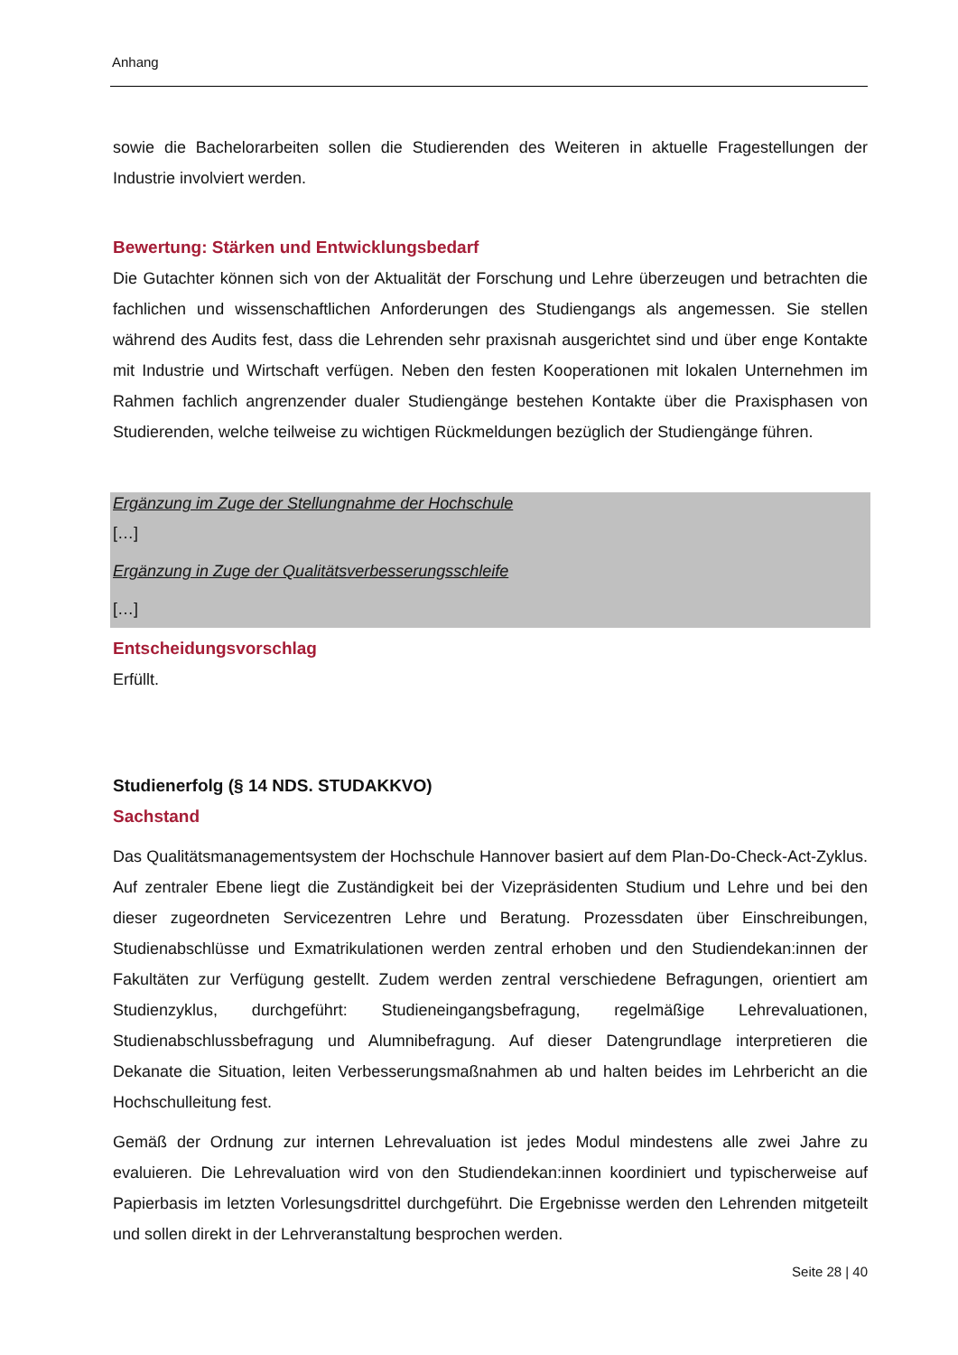Anhang
sowie die Bachelorarbeiten sollen die Studierenden des Weiteren in aktuelle Fragestellungen der Industrie involviert werden.
Bewertung: Stärken und Entwicklungsbedarf
Die Gutachter können sich von der Aktualität der Forschung und Lehre überzeugen und betrachten die fachlichen und wissenschaftlichen Anforderungen des Studiengangs als angemessen. Sie stellen während des Audits fest, dass die Lehrenden sehr praxisnah ausgerichtet sind und über enge Kontakte mit Industrie und Wirtschaft verfügen. Neben den festen Kooperationen mit lokalen Unternehmen im Rahmen fachlich angrenzender dualer Studiengänge bestehen Kontakte über die Praxisphasen von Studierenden, welche teilweise zu wichtigen Rückmeldungen bezüglich der Studiengänge führen.
Ergänzung im Zuge der Stellungnahme der Hochschule
[…]
Ergänzung in Zuge der Qualitätsverbesserungsschleife
[…]
Entscheidungsvorschlag
Erfüllt.
Studienerfolg (§ 14 NDS. STUDAKKVO)
Sachstand
Das Qualitätsmanagementsystem der Hochschule Hannover basiert auf dem Plan-Do-Check-Act-Zyklus. Auf zentraler Ebene liegt die Zuständigkeit bei der Vizepräsidenten Studium und Lehre und bei den dieser zugeordneten Servicezentren Lehre und Beratung. Prozessdaten über Einschreibungen, Studienabschlüsse und Exmatrikulationen werden zentral erhoben und den Studiendekan:innen der Fakultäten zur Verfügung gestellt. Zudem werden zentral verschiedene Befragungen, orientiert am Studienzyklus, durchgeführt: Studieneingangsbefragung, regelmäßige Lehrevaluationen, Studienabschlussbefragung und Alumnibefragung. Auf dieser Datengrundlage interpretieren die Dekanate die Situation, leiten Verbesserungsmaßnahmen ab und halten beides im Lehrbericht an die Hochschulleitung fest.
Gemäß der Ordnung zur internen Lehrevaluation ist jedes Modul mindestens alle zwei Jahre zu evaluieren. Die Lehrevaluation wird von den Studiendekan:innen koordiniert und typischerweise auf Papierbasis im letzten Vorlesungsdrittel durchgeführt. Die Ergebnisse werden den Lehrenden mitgeteilt und sollen direkt in der Lehrveranstaltung besprochen werden.
Seite 28 | 40